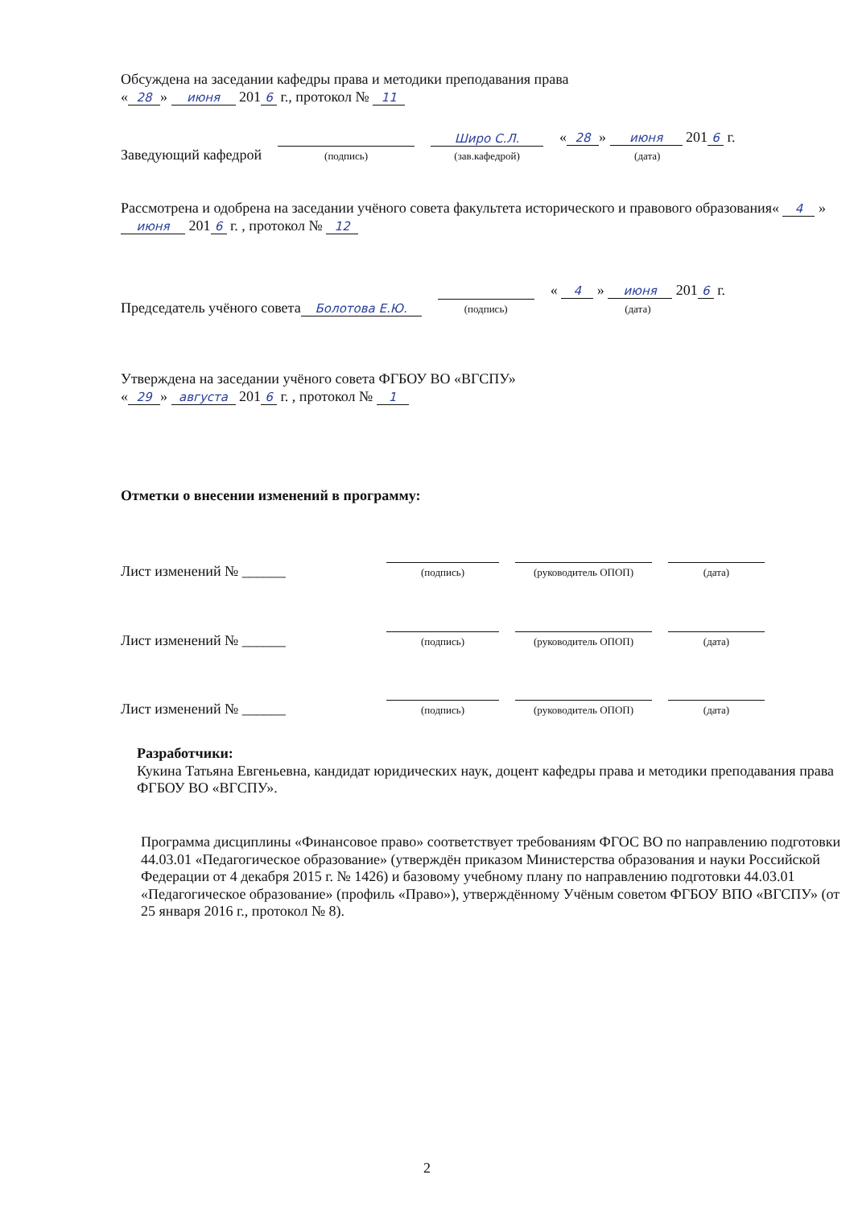Обсуждена на заседании кафедры права и методики преподавания права
« 28 » июня 201 6 г., протокол № 11
Заведующий кафедрой
(подпись)
Шиpо С.Л.
(зав.кафедрой)
« 28 » июня 201 6 г.
(дата)
Рассмотрена и одобрена на заседании учёного совета факультета исторического и правового образования« 4 » июня 201 6 г. , протокол № 12
Председатель учёного совета Болотова Е.Ю.
(подпись)
« 4 » июня 201 6 г.
(дата)
Утверждена на заседании учёного совета ФГБОУ ВО «ВГСПУ»
« 29 » августа 201 6 г. , протокол № 1
Отметки о внесении изменений в программу:
Лист изменений № ______
(подпись)
(руководитель ОПОП)
(дата)
Лист изменений № ______
(подпись)
(руководитель ОПОП)
(дата)
Лист изменений № ______
(подпись)
(руководитель ОПОП)
(дата)
Разработчики:
Кукина Татьяна Евгеньевна, кандидат юридических наук, доцент кафедры права и методики преподавания права ФГБОУ ВО «ВГСПУ».
Программа дисциплины «Финансовое право» соответствует требованиям ФГОС ВО по направлению подготовки 44.03.01 «Педагогическое образование» (утверждён приказом Министерства образования и науки Российской Федерации от 4 декабря 2015 г. № 1426) и базовому учебному плану по направлению подготовки 44.03.01 «Педагогическое образование» (профиль «Право»), утверждённому Учёным советом ФГБОУ ВПО «ВГСПУ» (от 25 января 2016 г., протокол № 8).
2